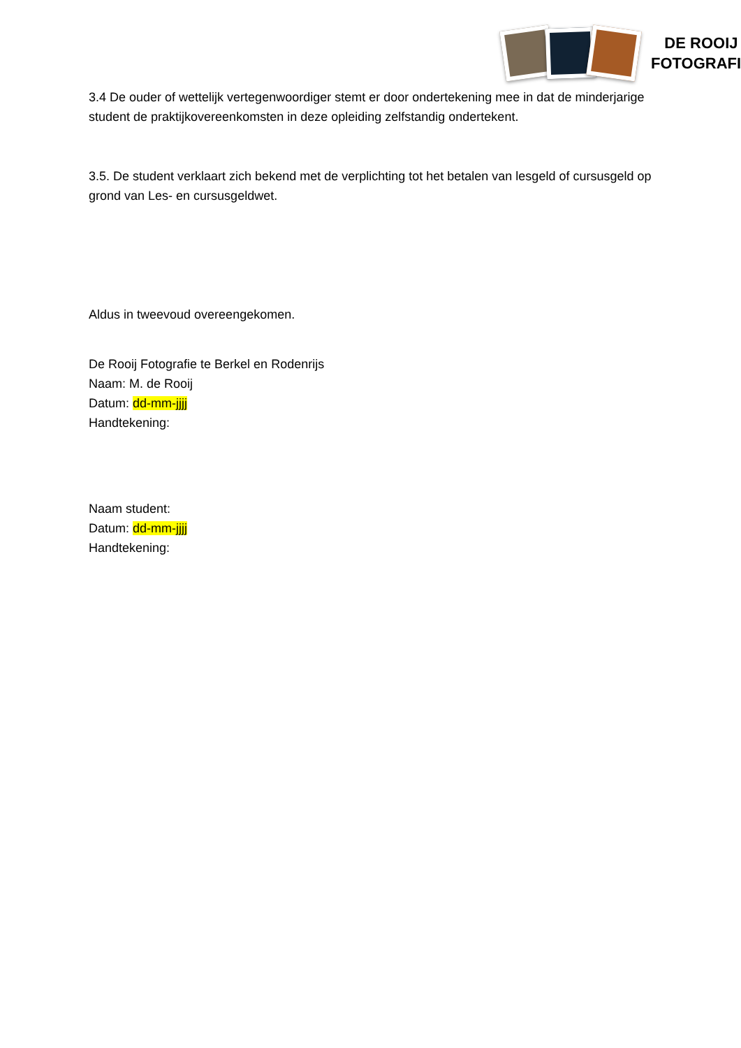DE ROOIJ
FOTOGRAFIE
3.4 De ouder of wettelijk vertegenwoordiger stemt er door ondertekening mee in dat de minderjarige student de praktijkovereenkomsten in deze opleiding zelfstandig ondertekent.
3.5. De student verklaart zich bekend met de verplichting tot het betalen van lesgeld of cursusgeld op grond van Les- en cursusgeldwet.
Aldus in tweevoud overeengekomen.
De Rooij Fotografie te Berkel en Rodenrijs
Naam: M. de Rooij
Datum: dd-mm-jjjj
Handtekening:
Naam student:
Datum: dd-mm-jjjj
Handtekening: